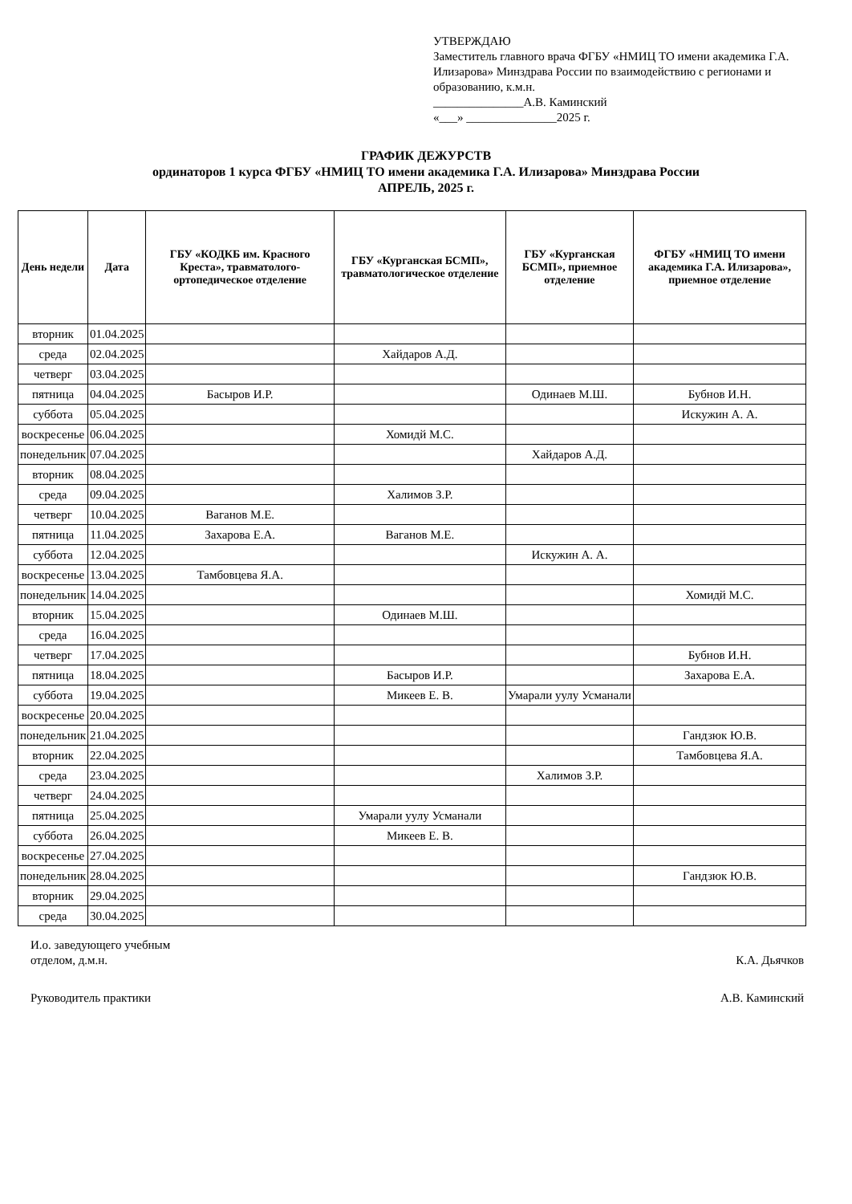УТВЕРЖДАЮ
Заместитель главного врача ФГБУ «НМИЦ ТО имени академика Г.А. Илизарова» Минздрава России по взаимодействию с регионами и образованию, к.м.н.
_______________А.В. Каминский
«___» _______________2025 г.
ГРАФИК ДЕЖУРСТВ
ординаторов 1 курса ФГБУ «НМИЦ ТО имени академика Г.А. Илизарова» Минздрава России
АПРЕЛЬ, 2025 г.
| День недели | Дата | ГБУ «КОДКБ им. Красного Креста», травматолого-ортопедическое отделение | ГБУ «Курганская БСМП», травматологическое отделение | ГБУ «Курганская БСМП», приемное отделение | ФГБУ «НМИЦ ТО имени академика Г.А. Илизарова», приемное отделение |
| --- | --- | --- | --- | --- | --- |
| вторник | 01.04.2025 | | | | |
| среда | 02.04.2025 | | Хайдаров А.Д. | | |
| четверг | 03.04.2025 | | | | |
| пятница | 04.04.2025 | Басыров И.Р. | | Одинаев М.Ш. | Бубнов И.Н. |
| суббота | 05.04.2025 | | | | Искужин А. А. |
| воскресенье | 06.04.2025 | | Хомидй М.С. | | |
| понедельник | 07.04.2025 | | | Хайдаров А.Д. | |
| вторник | 08.04.2025 | | | | |
| среда | 09.04.2025 | | Халимов З.Р. | | |
| четверг | 10.04.2025 | Ваганов М.Е. | | | |
| пятница | 11.04.2025 | Захарова Е.А. | Ваганов М.Е. | | |
| суббота | 12.04.2025 | | | Искужин А. А. | |
| воскресенье | 13.04.2025 | Тамбовцева Я.А. | | | |
| понедельник | 14.04.2025 | | | | Хомидй М.С. |
| вторник | 15.04.2025 | | Одинаев М.Ш. | | |
| среда | 16.04.2025 | | | | |
| четверг | 17.04.2025 | | | | Бубнов И.Н. |
| пятница | 18.04.2025 | | Басыров И.Р. | | Захарова Е.А. |
| суббота | 19.04.2025 | | Микеев Е. В. | Умарали уулу Усманали | |
| воскресенье | 20.04.2025 | | | | |
| понедельник | 21.04.2025 | | | | Гандзюк Ю.В. |
| вторник | 22.04.2025 | | | | Тамбовцева Я.А. |
| среда | 23.04.2025 | | | Халимов З.Р. | |
| четверг | 24.04.2025 | | | | |
| пятница | 25.04.2025 | | Умарали уулу Усманали | | |
| суббота | 26.04.2025 | | Микеев Е. В. | | |
| воскресенье | 27.04.2025 | | | | |
| понедельник | 28.04.2025 | | | | Гандзюк Ю.В. |
| вторник | 29.04.2025 | | | | |
| среда | 30.04.2025 | | | | |
И.о. заведующего учебным
отделом, д.м.н.
К.А. Дьячков
Руководитель практики А.В. Каминский